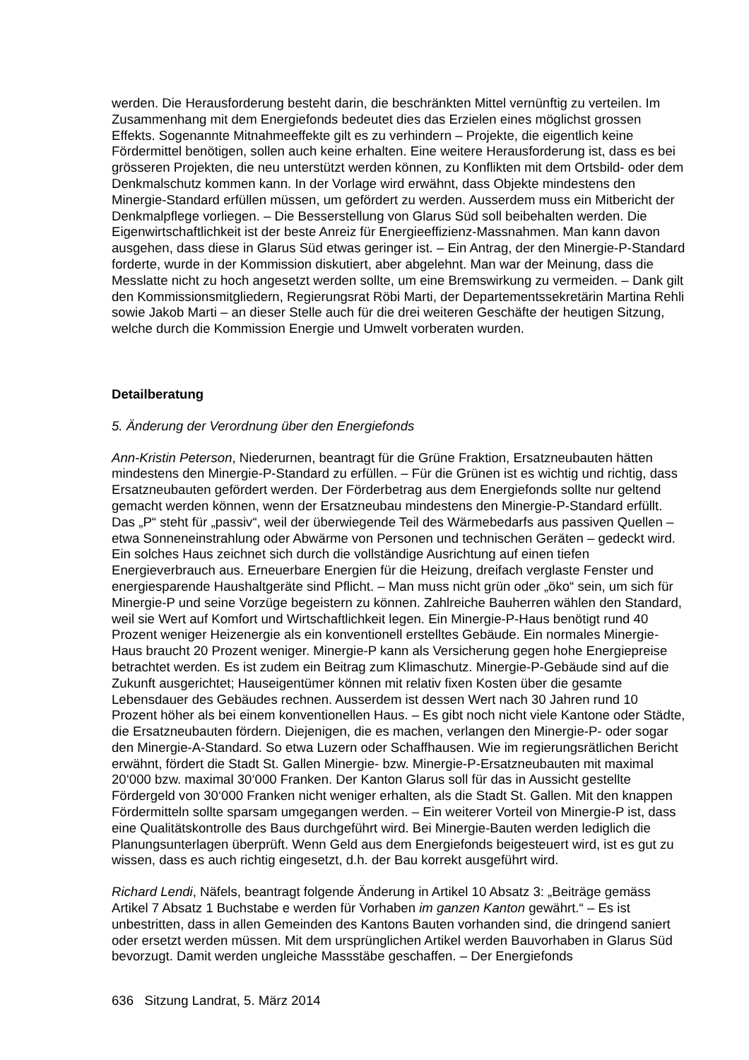werden. Die Herausforderung besteht darin, die beschränkten Mittel vernünftig zu verteilen. Im Zusammenhang mit dem Energiefonds bedeutet dies das Erzielen eines möglichst grossen Effekts. Sogenannte Mitnahmeeffekte gilt es zu verhindern – Projekte, die eigentlich keine Fördermittel benötigen, sollen auch keine erhalten. Eine weitere Herausforderung ist, dass es bei grösseren Projekten, die neu unterstützt werden können, zu Konflikten mit dem Ortsbild- oder dem Denkmalschutz kommen kann. In der Vorlage wird erwähnt, dass Objekte mindestens den Minergie-Standard erfüllen müssen, um gefördert zu werden. Ausserdem muss ein Mitbericht der Denkmalpflege vorliegen. – Die Besserstellung von Glarus Süd soll beibehalten werden. Die Eigenwirtschaftlichkeit ist der beste Anreiz für Energieeffizienz-Massnahmen. Man kann davon ausgehen, dass diese in Glarus Süd etwas geringer ist. – Ein Antrag, der den Minergie-P-Standard forderte, wurde in der Kommission diskutiert, aber abgelehnt. Man war der Meinung, dass die Messlatte nicht zu hoch angesetzt werden sollte, um eine Bremswirkung zu vermeiden. – Dank gilt den Kommissionsmitgliedern, Regierungsrat Röbi Marti, der Departementssekretärin Martina Rehli sowie Jakob Marti – an dieser Stelle auch für die drei weiteren Geschäfte der heutigen Sitzung, welche durch die Kommission Energie und Umwelt vorberaten wurden.
Detailberatung
5. Änderung der Verordnung über den Energiefonds
Ann-Kristin Peterson, Niederurnen, beantragt für die Grüne Fraktion, Ersatzneubauten hätten mindestens den Minergie-P-Standard zu erfüllen. – Für die Grünen ist es wichtig und richtig, dass Ersatzneubauten gefördert werden. Der Förderbetrag aus dem Energiefonds sollte nur geltend gemacht werden können, wenn der Ersatzneubau mindestens den Minergie-P-Standard erfüllt. Das „P“ steht für „passiv“, weil der überwiegende Teil des Wärmebedarfs aus passiven Quellen – etwa Sonneneinstrahlung oder Abwärme von Personen und technischen Geräten – gedeckt wird. Ein solches Haus zeichnet sich durch die vollständige Ausrichtung auf einen tiefen Energieverbrauch aus. Erneuerbare Energien für die Heizung, dreifach verglaste Fenster und energiesparende Haushaltgeräte sind Pflicht. – Man muss nicht grün oder „öko“ sein, um sich für Minergie-P und seine Vorzüge begeistern zu können. Zahlreiche Bauherren wählen den Standard, weil sie Wert auf Komfort und Wirtschaftlichkeit legen. Ein Minergie-P-Haus benötigt rund 40 Prozent weniger Heizenergie als ein konventionell erstelltes Gebäude. Ein normales Minergie-Haus braucht 20 Prozent weniger. Minergie-P kann als Versicherung gegen hohe Energiepreise betrachtet werden. Es ist zudem ein Beitrag zum Klimaschutz. Minergie-P-Gebäude sind auf die Zukunft ausgerichtet; Hauseigentümer können mit relativ fixen Kosten über die gesamte Lebensdauer des Gebäudes rechnen. Ausserdem ist dessen Wert nach 30 Jahren rund 10 Prozent höher als bei einem konventionellen Haus. – Es gibt noch nicht viele Kantone oder Städte, die Ersatzneubauten fördern. Diejenigen, die es machen, verlangen den Minergie-P- oder sogar den Minergie-A-Standard. So etwa Luzern oder Schaffhausen. Wie im regierungsrätlichen Bericht erwähnt, fördert die Stadt St. Gallen Minergie- bzw. Minergie-P-Ersatzneubauten mit maximal 20‘000 bzw. maximal 30‘000 Franken. Der Kanton Glarus soll für das in Aussicht gestellte Fördergeld von 30‘000 Franken nicht weniger erhalten, als die Stadt St. Gallen. Mit den knappen Fördermitteln sollte sparsam umgegangen werden. – Ein weiterer Vorteil von Minergie-P ist, dass eine Qualitätskontrolle des Baus durchgeführt wird. Bei Minergie-Bauten werden lediglich die Planungsunterlagen überprüft. Wenn Geld aus dem Energiefonds beigesteuert wird, ist es gut zu wissen, dass es auch richtig eingesetzt, d.h. der Bau korrekt ausgeführt wird.
Richard Lendi, Näfels, beantragt folgende Änderung in Artikel 10 Absatz 3: „Beiträge gemäss Artikel 7 Absatz 1 Buchstabe e werden für Vorhaben im ganzen Kanton gewährt.“ – Es ist unbestritten, dass in allen Gemeinden des Kantons Bauten vorhanden sind, die dringend saniert oder ersetzt werden müssen. Mit dem ursprünglichen Artikel werden Bauvorhaben in Glarus Süd bevorzugt. Damit werden ungleiche Massstäbe geschaffen. – Der Energiefonds
636 Sitzung Landrat, 5. März 2014